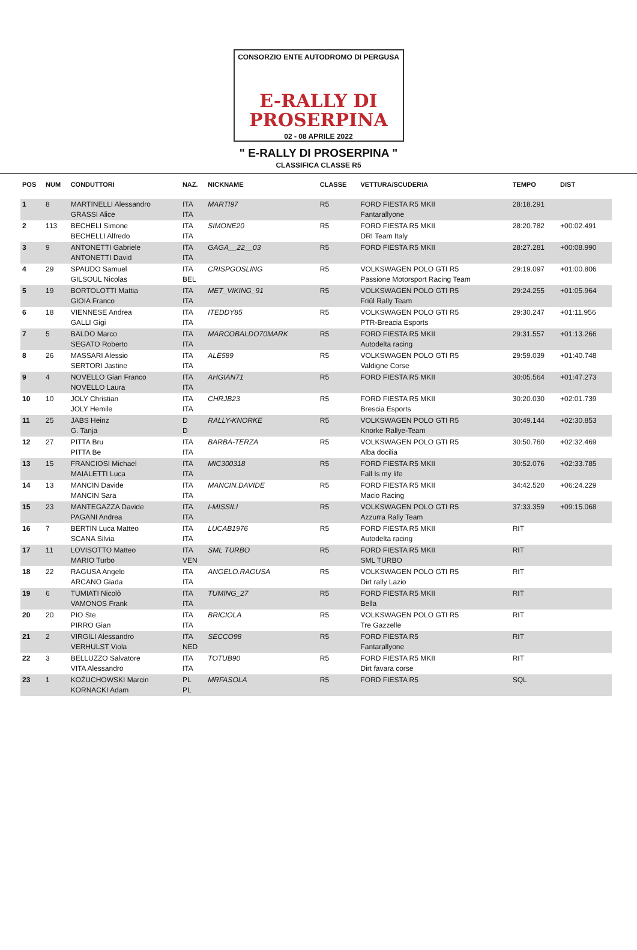CONSORZIO ENTE AUTODROMO DI PERGUSA
E-RALLY DI
PROSERPINA
02 - 08 APRILE 2022
" E-RALLY DI PROSERPINA "
CLASSIFICA CLASSE R5
| POS | NUM | CONDUTTORI | NAZ. | NICKNAME | CLASSE | VETTURA/SCUDERIA | TEMPO | DIST |
| --- | --- | --- | --- | --- | --- | --- | --- | --- |
| 1 | 8 | MARTINELLI Alessandro GRASSI Alice | ITA ITA | MARTI97 | R5 | FORD FIESTA R5 MKII Fantarallyone | 28:18.291 | |
| 2 | 113 | BECHELI Simone BECHELLI Alfredo | ITA ITA | SIMONE20 | R5 | FORD FIESTA R5 MKII DRI Team Italy | 28:20.782 | +00:02.491 |
| 3 | 9 | ANTONETTI Gabriele ANTONETTI David | ITA ITA | GAGA__22__03 | R5 | FORD FIESTA R5 MKII | 28:27.281 | +00:08.990 |
| 4 | 29 | SPAUDO Samuel GILSOUL Nicolas | ITA BEL | CRISPGOSLING | R5 | VOLKSWAGEN POLO GTI R5 Passione Motorsport Racing Team | 29:19.097 | +01:00.806 |
| 5 | 19 | BORTOLOTTI Mattia GIOIA Franco | ITA ITA | MET_VIKING_91 | R5 | VOLKSWAGEN POLO GTI R5 Friûl Rally Team | 29:24.255 | +01:05.964 |
| 6 | 18 | VIENNESE Andrea GALLI Gigi | ITA ITA | ITEDDY85 | R5 | VOLKSWAGEN POLO GTI R5 PTR-Breacia Esports | 29:30.247 | +01:11.956 |
| 7 | 5 | BALDO Marco SEGATO Roberto | ITA ITA | MARCOBALDO70MARK | R5 | FORD FIESTA R5 MKII Autodelta racing | 29:31.557 | +01:13.266 |
| 8 | 26 | MASSARI Alessio SERTORI Jastine | ITA ITA | ALE589 | R5 | VOLKSWAGEN POLO GTI R5 Valdigne Corse | 29:59.039 | +01:40.748 |
| 9 | 4 | NOVELLO Gian Franco NOVELLO Laura | ITA ITA | AHGIAN71 | R5 | FORD FIESTA R5 MKII | 30:05.564 | +01:47.273 |
| 10 | 10 | JOLY Christian JOLY Hemile | ITA ITA | CHRJB23 | R5 | FORD FIESTA R5 MKII Brescia Esports | 30:20.030 | +02:01.739 |
| 11 | 25 | JABS Heinz G. Tanja | D D | RALLY-KNORKE | R5 | VOLKSWAGEN POLO GTI R5 Knorke Rallye-Team | 30:49.144 | +02:30.853 |
| 12 | 27 | PITTA Bru PITTA Be | ITA ITA | BARBA-TERZA | R5 | VOLKSWAGEN POLO GTI R5 Alba docilia | 30:50.760 | +02:32.469 |
| 13 | 15 | FRANCIOSI Michael MAIALETTI Luca | ITA ITA | MIC300318 | R5 | FORD FIESTA R5 MKII Fall Is my life | 30:52.076 | +02:33.785 |
| 14 | 13 | MANCIN Davide MANCIN Sara | ITA ITA | MANCIN.DAVIDE | R5 | FORD FIESTA R5 MKII Macio Racing | 34:42.520 | +06:24.229 |
| 15 | 23 | MANTEGAZZA Davide PAGANI Andrea | ITA ITA | I-MISSILI | R5 | VOLKSWAGEN POLO GTI R5 Azzurra Rally Team | 37:33.359 | +09:15.068 |
| 16 | 7 | BERTIN Luca Matteo SCANA Silvia | ITA ITA | LUCAB1976 | R5 | FORD FIESTA R5 MKII Autodelta racing | RIT | |
| 17 | 11 | LOVISOTTO Matteo MARIO Turbo | ITA VEN | SML TURBO | R5 | FORD FIESTA R5 MKII SML TURBO | RIT | |
| 18 | 22 | RAGUSA Angelo ARCANO Giada | ITA ITA | ANGELO.RAGUSA | R5 | VOLKSWAGEN POLO GTI R5 Dirt rally Lazio | RIT | |
| 19 | 6 | TUMIATI Nicolò VAMONOS Frank | ITA ITA | TUMING_27 | R5 | FORD FIESTA R5 MKII Bella | RIT | |
| 20 | 20 | PIO Ste PIRRO Gian | ITA ITA | BRICIOLA | R5 | VOLKSWAGEN POLO GTI R5 Tre Gazzelle | RIT | |
| 21 | 2 | VIRGILI Alessandro VERHULST Viola | ITA NED | SECCO98 | R5 | FORD FIESTA R5 Fantarallyone | RIT | |
| 22 | 3 | BELLUZZO Salvatore VITA Alessandro | ITA ITA | TOTUB90 | R5 | FORD FIESTA R5 MKII Dirt favara corse | RIT | |
| 23 | 1 | KOŻUCHOWSKI Marcin KORNACKI Adam | PL PL | MRFASOLA | R5 | FORD FIESTA R5 | SQL | |